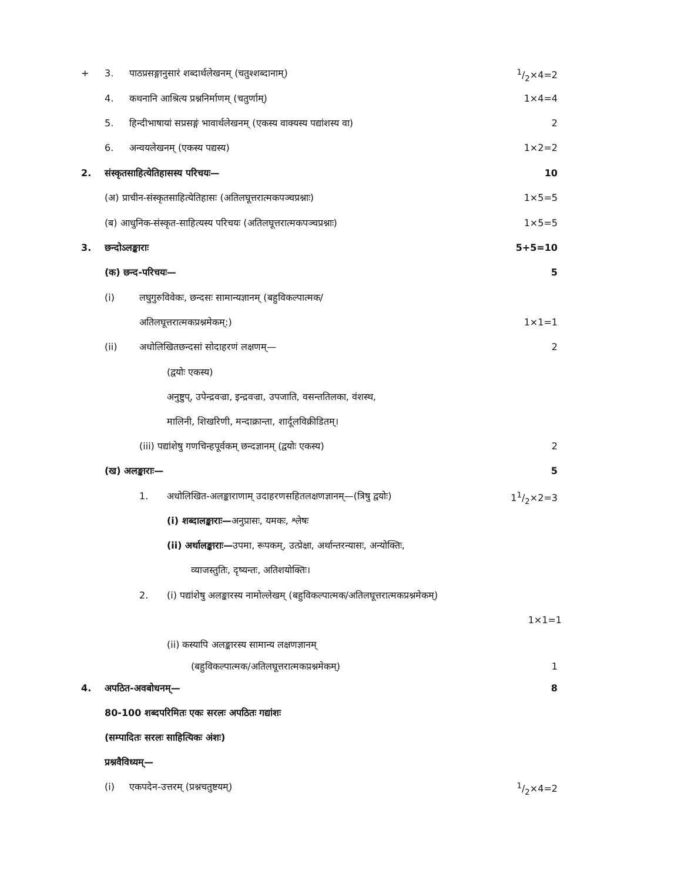+ 3. पाठप्रसङ्गानुसारं शब्दार्थलेखनम् (चतुश्शब्दानाम्) 1/2×4=2
4. कथनानि आश्रित्य प्रश्ननिर्माणम् (चतुर्णाम्) 1×4=4
5. हिन्दीभाषायां सप्रसङ्गं भावार्थलेखनम् (एकस्य वाक्यस्य पद्यांशस्य वा) 2
6. अन्वयलेखनम् (एकस्य पद्यस्य) 1×2=2
2. संस्कृतसाहित्येतिहासस्य परिचयः— 10
(अ) प्राचीन-संस्कृतसाहित्येतिहासः (अतिलघूत्तरात्मकपञ्चप्रश्नाः) 1×5=5
(ब) आधुनिक-संस्कृत-साहित्यस्य परिचयः (अतिलघूत्तरात्मकपञ्चप्रश्नाः) 1×5=5
3. छन्दोऽलङ्काराः 5+5=10
(क) छन्द-परिचयः— 5
(i) लघुगुरुविवेकः, छन्दसः सामान्यज्ञानम् (बहुविकल्पात्मक/
अतिलघूत्तरात्मकप्रश्नमेकम्:) 1×1=1
(ii) अधोलिखितछन्दसां सोदाहरणं लक्षणम्— 2
(द्वयोः एकस्य)
अनुष्टुप्, उपेन्द्रवज्रा, इन्द्रवज्रा, उपजाति, वसन्ततिलका, वंशस्थ,
मालिनी, शिखरिणी, मन्दाक्रान्ता, शार्दूलविक्रीडितम्।
(iii) पद्यांशेषु गणचिन्हपूर्वकम् छन्दज्ञानम् (द्वयोः एकस्य) 2
(ख) अलङ्काराः— 5
1. अधोलिखित-अलङ्काराणाम् उदाहरणसहितलक्षणज्ञानम्—(त्रिषु द्वयोः) 11/2×2=3
(i) शब्दालङ्काराः—अनुप्रासः, यमकः, श्लेषः
(ii) अर्थालङ्काराः—उपमा, रूपकम्, उत्प्रेक्षा, अर्थान्तरन्यासः, अन्योक्तिः,
व्याजस्तुतिः, दृष्यन्तः, अतिशयोक्तिः।
2. (i) पद्यांशेषु अलङ्कारस्य नामोल्लेखम् (बहुविकल्पात्मक/अतिलघूत्तरात्मकप्रश्नमेकम्)
1×1=1
(ii) कस्यापि अलङ्कारस्य सामान्य लक्षणज्ञानम्
(बहुविकल्पात्मक/अतिलघूत्तरात्मकप्रश्नमेकम्) 1
4. अपठित-अवबोधनम्— 8
80-100 शब्दपरिमितः एकः सरलः अपठितः गद्यांशः
(सम्पादितः सरलः साहित्यिकः अंशः)
प्रश्नवैविध्यम्—
(i) एकपदेन-उत्तरम् (प्रश्नचतुष्टयम्) 1/2×4=2